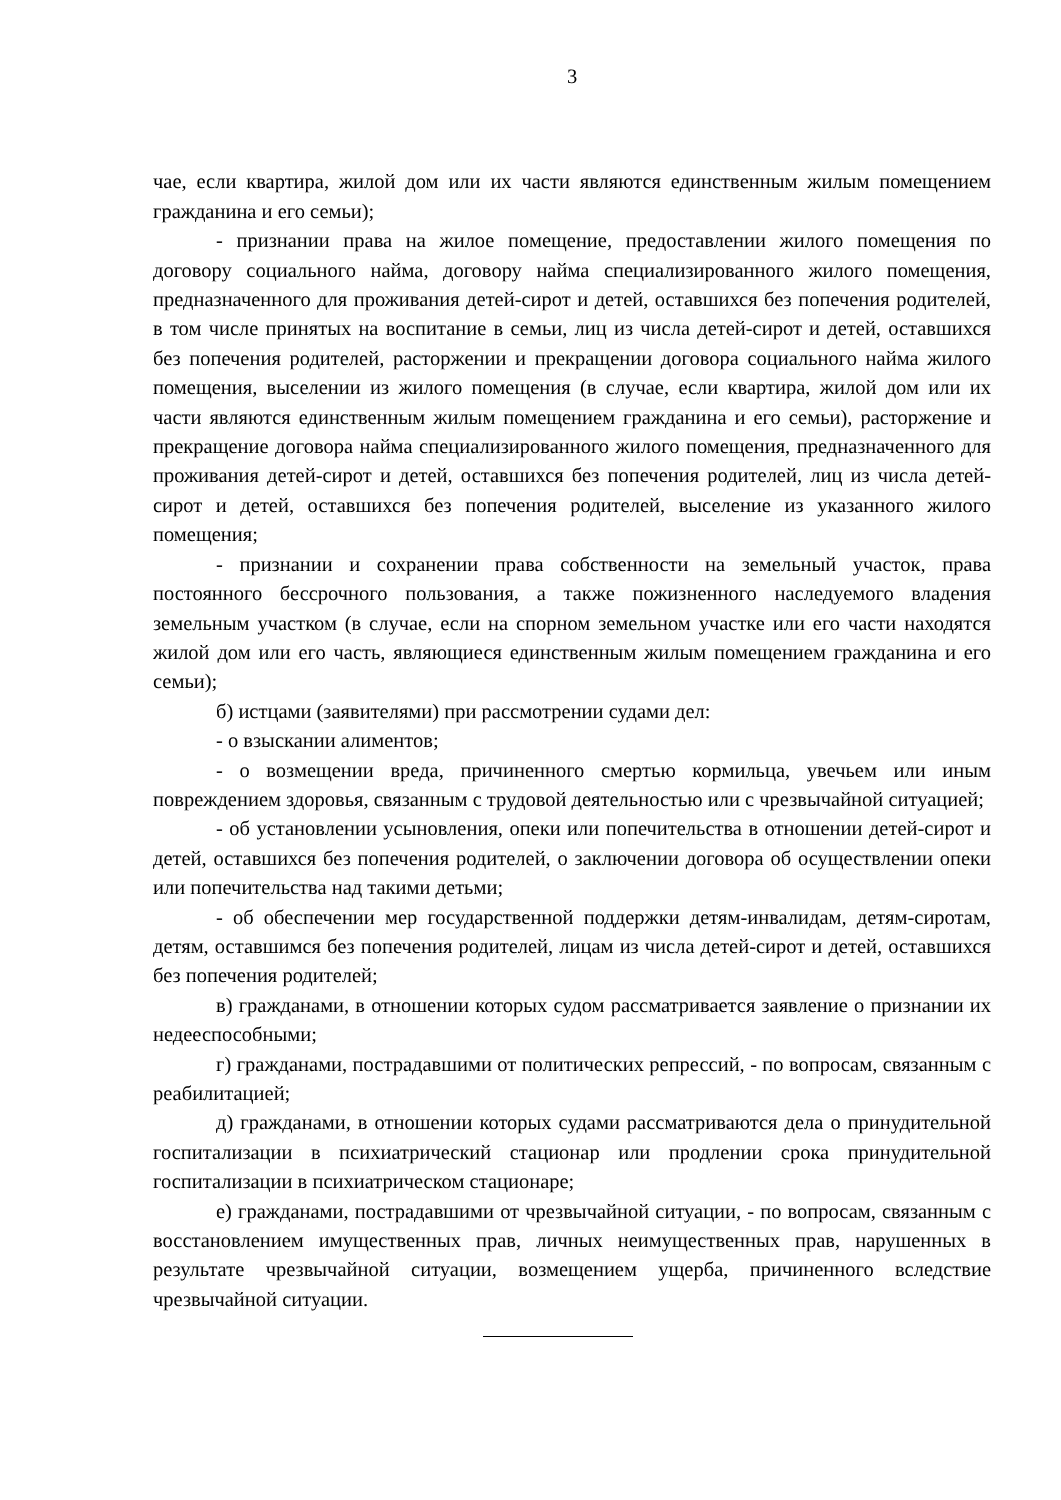3
чае, если квартира, жилой дом или их части являются единственным жилым помещением гражданина и его семьи);
- признании права на жилое помещение, предоставлении жилого помещения по договору социального найма, договору найма специализированного жилого помещения, предназначенного для проживания детей-сирот и детей, оставшихся без попечения родителей, в том числе принятых на воспитание в семьи, лиц из числа детей-сирот и детей, оставшихся без попечения родителей, расторжении и прекращении договора социального найма жилого помещения, выселении из жилого помещения (в случае, если квартира, жилой дом или их части являются единственным жилым помещением гражданина и его семьи), расторжение и прекращение договора найма специализированного жилого помещения, предназначенного для проживания детей-сирот и детей, оставшихся без попечения родителей, лиц из числа детей-сирот и детей, оставшихся без попечения родителей, выселение из указанного жилого помещения;
- признании и сохранении права собственности на земельный участок, права постоянного бессрочного пользования, а также пожизненного наследуемого владения земельным участком (в случае, если на спорном земельном участке или его части находятся жилой дом или его часть, являющиеся единственным жилым помещением гражданина и его семьи);
б) истцами (заявителями) при рассмотрении судами дел:
- о взыскании алиментов;
- о возмещении вреда, причиненного смертью кормильца, увечьем или иным повреждением здоровья, связанным с трудовой деятельностью или с чрезвычайной ситуацией;
- об установлении усыновления, опеки или попечительства в отношении детей-сирот и детей, оставшихся без попечения родителей, о заключении договора об осуществлении опеки или попечительства над такими детьми;
- об обеспечении мер государственной поддержки детям-инвалидам, детям-сиротам, детям, оставшимся без попечения родителей, лицам из числа детей-сирот и детей, оставшихся без попечения родителей;
в) гражданами, в отношении которых судом рассматривается заявление о признании их недееспособными;
г) гражданами, пострадавшими от политических репрессий, - по вопросам, связанным с реабилитацией;
д) гражданами, в отношении которых судами рассматриваются дела о принудительной госпитализации в психиатрический стационар или продлении срока принудительной госпитализации в психиатрическом стационаре;
е) гражданами, пострадавшими от чрезвычайной ситуации, - по вопросам, связанным с восстановлением имущественных прав, личных неимущественных прав, нарушенных в результате чрезвычайной ситуации, возмещением ущерба, причиненного вследствие чрезвычайной ситуации.